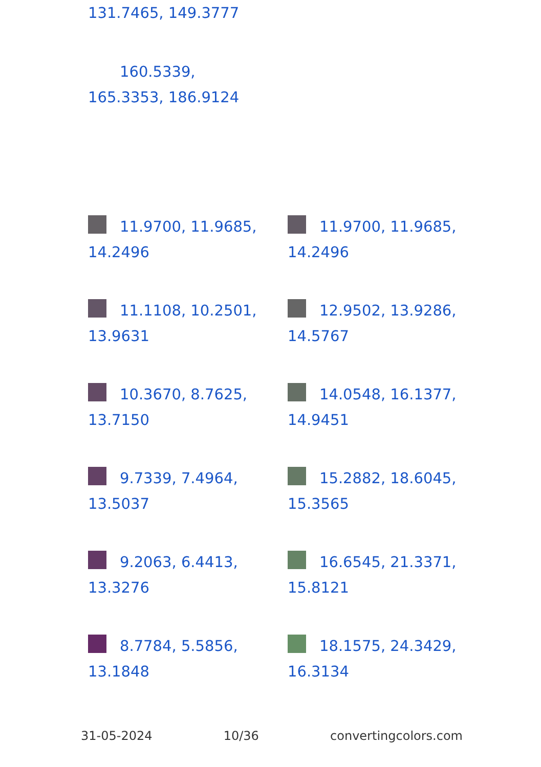131.7465, 149.3777
160.5339,
165.3353, 186.9124
11.9700, 11.9685, 14.2496
11.9700, 11.9685, 14.2496
11.1108, 10.2501, 13.9631
12.9502, 13.9286, 14.5767
10.3670, 8.7625, 13.7150
14.0548, 16.1377, 14.9451
9.7339, 7.4964, 13.5037
15.2882, 18.6045, 15.3565
9.2063, 6.4413, 13.3276
16.6545, 21.3371, 15.8121
8.7784, 5.5856, 13.1848
18.1575, 24.3429, 16.3134
31-05-2024 10/36 convertingcolors.com